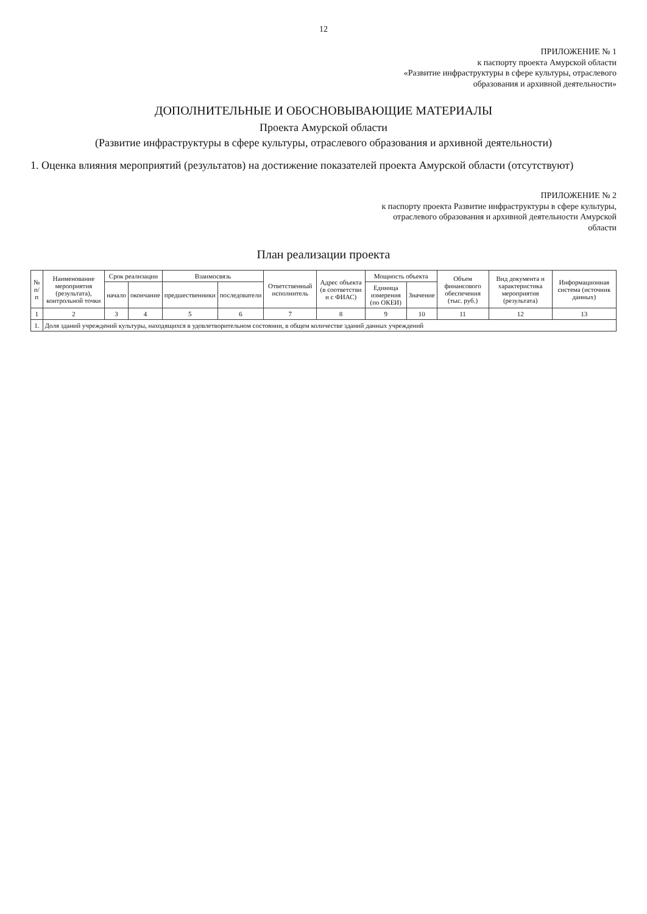12
ПРИЛОЖЕНИЕ № 1
к паспорту проекта Амурской области
«Развитие инфраструктуры в сфере культуры, отраслевого
образования и архивной деятельности»
ДОПОЛНИТЕЛЬНЫЕ И ОБОСНОВЫВАЮЩИЕ МАТЕРИАЛЫ
Проекта Амурской области
(Развитие инфраструктуры в сфере культуры, отраслевого образования и архивной деятельности)
1. Оценка влияния мероприятий (результатов) на достижение показателей проекта Амурской области (отсутствуют)
ПРИЛОЖЕНИЕ № 2
к паспорту проекта Развитие инфраструктуры в сфере культуры,
отраслевого образования и архивной деятельности Амурской
области
План реализации проекта
| № п/п | Наименование мероприятия (результата), контрольной точки | Срок реализации | | Взаимосвязь | | Ответственный исполнитель | Адрес объекта (в соответстви и с ФИАС) | Мощность объекта | | Объем финансового обеспечения (тыс. руб.) | Вид документа и характеристика мероприятия (результата) | Информационная система (источник данных) |
| --- | --- | --- | --- | --- | --- | --- | --- | --- | --- | --- | --- | --- |
| | | начало | окончание | предшественники | последователи | | | Единица измерения (по ОКЕИ) | Значение | | | |
| 1 | 2 | 3 | 4 | 5 | 6 | 7 | 8 | 9 | 10 | 11 | 12 | 13 |
| 1. | Доля зданий учреждений культуры, находящихся в удовлетворительном состоянии, в общем количестве зданий данных учреждений | | | | | | | | | | | |